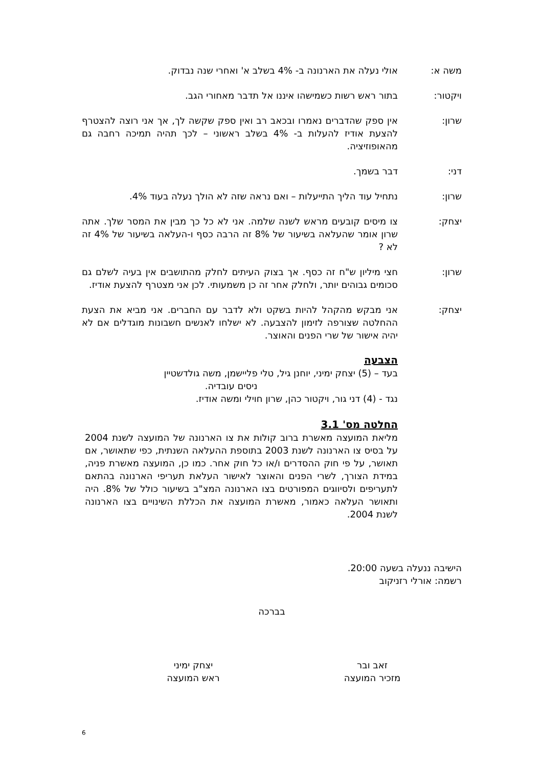משה א: אולי נעלה את הארנונה ב- 4% בשלב א' ואחרי שנה נבדוק.
ויקטור: בתור ראש רשות כשמישהו איננו אל תדבר מאחורי הגב.
שרון: אין ספק שהדברים נאמרו ובכאב רב ואין ספק שקשה לך, אך אני רוצה להצטרף להצעת אודיז להעלות ב- 4% בשלב ראשוני – לכך תהיה תמיכה רחבה גם מהאופוזיציה.
דני: דבר בשמך.
שרון: נתחיל עוד הליך התייעלות – ואם נראה שזה לא הולך נעלה בעוד 4%.
יצחק: צו מיסים קובעים מראש לשנה שלמה. אני לא כל כך מבין את המסר שלך. אתה שרון אומר שהעלאה בשיעור של 8% זה הרבה כסף ו-העלאה בשיעור של 4% זה לא ?
שרון: חצי מיליון ש"ח זה כסף. אך בצוק העיתים לחלק מהתושבים אין בעיה לשלם גם סכומים גבוהים יותר, ולחלק אחר זה כן משמעותי. לכן אני מצטרף להצעת אודיז.
יצחק: אני מבקש מהקהל להיות בשקט ולא לדבר עם החברים. אני מביא את הצעת ההחלטה שצורפה לזימון להצבעה. לא ישלחו לאנשים חשבונות מוגדלים אם לא יהיה אישור של שרי הפנים והאוצר.
הצבעה
בעד – (5) יצחק ימיני, יוחנן גיל, טלי פליישמן, משה גולדשטיין
ניסים עובדיה.
נגד - (4) דני גור, ויקטור כהן, שרון חוילי ומשה אודיז.
החלטה מס' 3.1
מליאת המועצה מאשרת ברוב קולות את צו הארנונה של המועצה לשנת 2004 על בסיס צו הארנונה לשנת 2003 בתוספת ההעלאה השנתית, כפי שתאושר, אם תאושר, על פי חוק ההסדרים ו/או כל חוק אחר. כמו כן, המועצה מאשרת פניה, במידת הצורך, לשרי הפנים והאוצר לאישור העלאת תעריפי הארנונה בהתאם לתעריפים ולסיווגים המפורטים בצו הארנונה המצ"ב בשיעור כולל של 8%. היה ותאושר העלאה כאמור, מאשרת המועצה את הכללת השינויים בצו הארנונה לשנת 2004.
הישיבה ננעלה בשעה 20:00.
רשמה: אורלי רזניקוב
בברכה
זאב ובר
מזכיר המועצה
יצחק ימיני
ראש המועצה
6